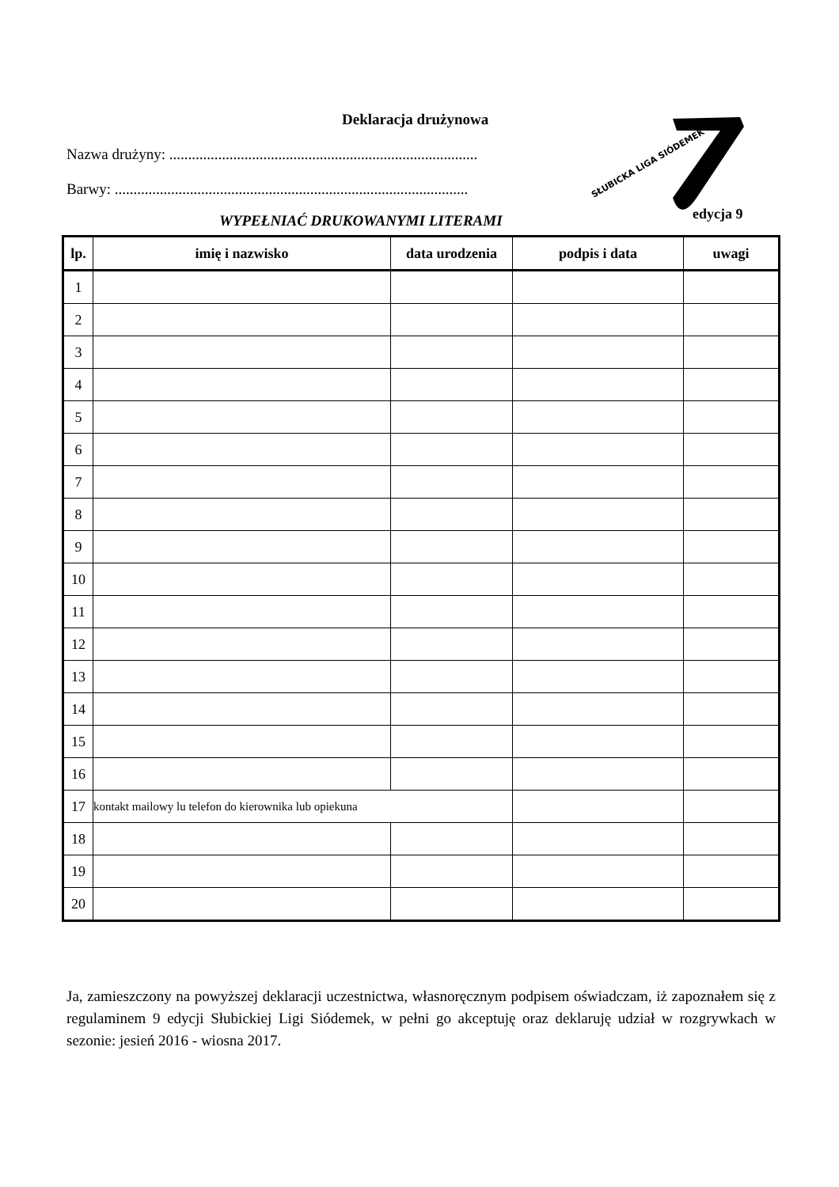Deklaracja drużynowa
Nazwa drużyny: ..................................................................................
Barwy: ..............................................................................................
WYPEŁNIAĆ DRUKOWANYMI LITERAMI
SŁUBICKA LIGA SIÓDEMEK
edycja 9
| lp. | imię i nazwisko | data urodzenia | podpis i data | uwagi |
| --- | --- | --- | --- | --- |
| 1 | | | | |
| 2 | | | | |
| 3 | | | | |
| 4 | | | | |
| 5 | | | | |
| 6 | | | | |
| 7 | | | | |
| 8 | | | | |
| 9 | | | | |
| 10 | | | | |
| 11 | | | | |
| 12 | | | | |
| 13 | | | | |
| 14 | | | | |
| 15 | | | | |
| 16 | | | | |
| 17 | kontakt mailowy lu telefon do kierownika lub opiekuna | | | |
| 18 | | | | |
| 19 | | | | |
| 20 | | | | |
Ja, zamieszczony na powyższej deklaracji uczestnictwa, własnoręcznym podpisem oświadczam, iż zapoznałem się z regulaminem 9 edycji Słubickiej Ligi Siódemek, w pełni go akceptuję oraz deklaruję udział w rozgrywkach w sezonie: jesień 2016 - wiosna 2017.